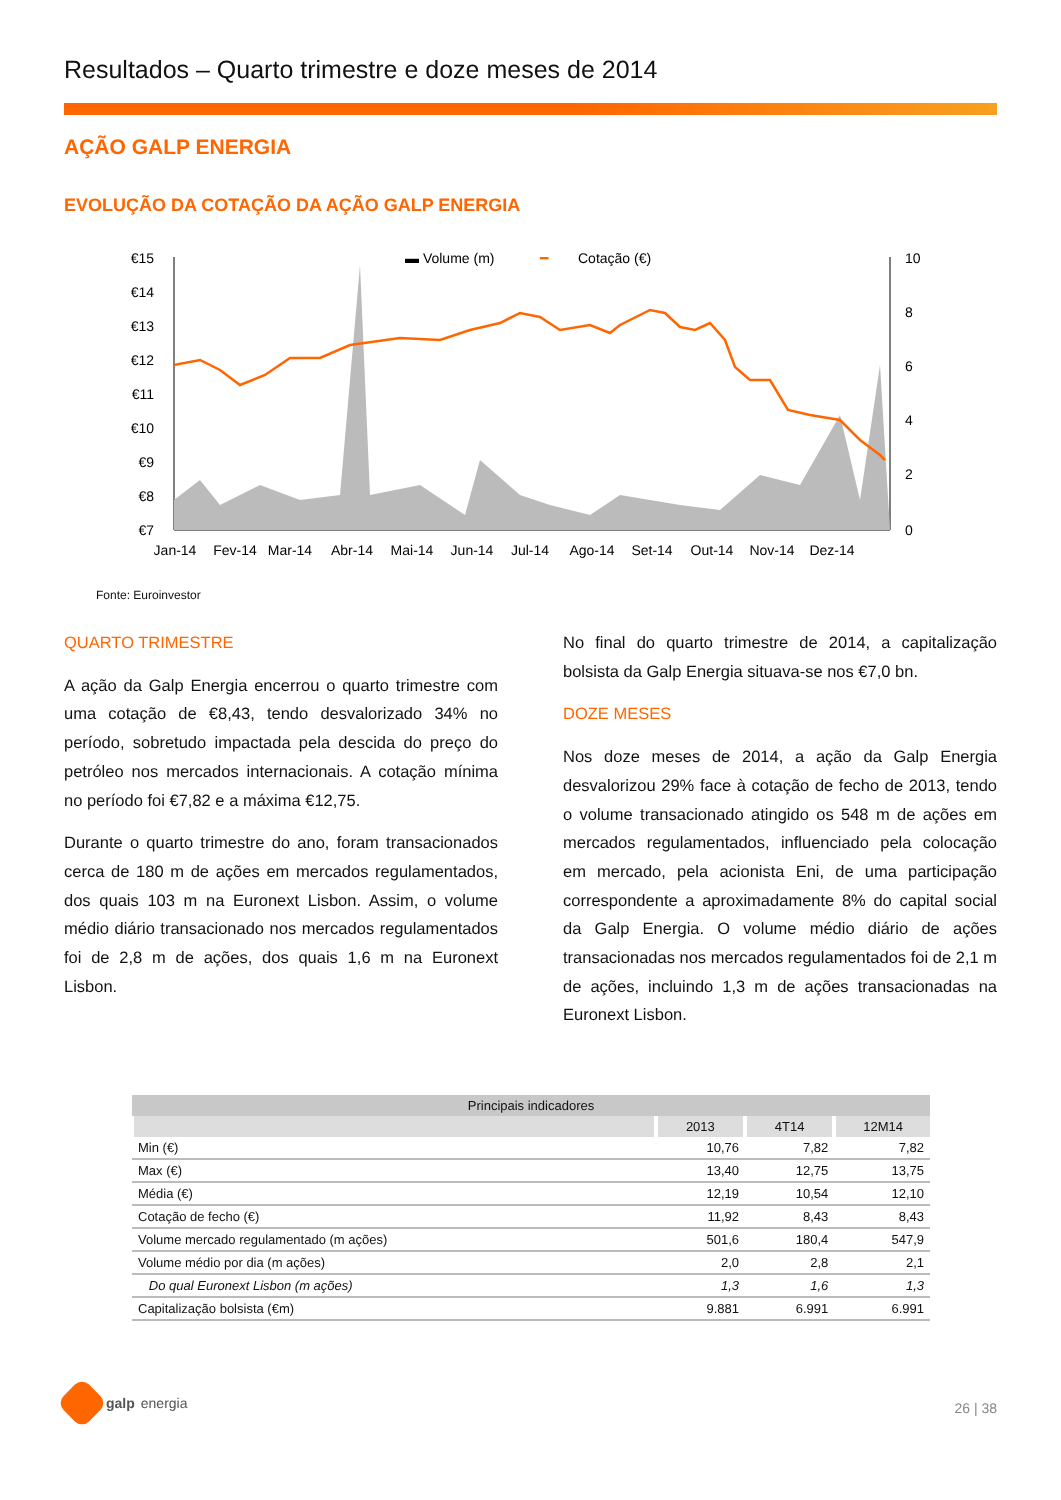Resultados – Quarto trimestre e doze meses de 2014
AÇÃO GALP ENERGIA
EVOLUÇÃO DA COTAÇÃO DA AÇÃO GALP ENERGIA
▬ Volume (m)
━
Cotação (€)
€15
€14
€13
€12
€11
€10
€9
€8
€7
10
8
6
4
2
0
Jan-14
Fev-14
Mar-14
Abr-14
Mai-14
Jun-14
Jul-14
Ago-14
Set-14
Out-14
Nov-14
Dez-14
Fonte: Euroinvestor
QUARTO TRIMESTRE
A ação da Galp Energia encerrou o quarto trimestre com uma cotação de €8,43, tendo desvalorizado 34% no período, sobretudo impactada pela descida do preço do petróleo nos mercados internacionais. A cotação mínima no período foi €7,82 e a máxima €12,75.
Durante o quarto trimestre do ano, foram transacionados cerca de 180 m de ações em mercados regulamentados, dos quais 103 m na Euronext Lisbon. Assim, o volume médio diário transacionado nos mercados regulamentados foi de 2,8 m de ações, dos quais 1,6 m na Euronext Lisbon.
No final do quarto trimestre de 2014, a capitalização bolsista da Galp Energia situava-se nos €7,0 bn.
DOZE MESES
Nos doze meses de 2014, a ação da Galp Energia desvalorizou 29% face à cotação de fecho de 2013, tendo o volume transacionado atingido os 548 m de ações em mercados regulamentados, influenciado pela colocação em mercado, pela acionista Eni, de uma participação correspondente a aproximadamente 8% do capital social da Galp Energia. O volume médio diário de ações transacionadas nos mercados regulamentados foi de 2,1 m de ações, incluindo 1,3 m de ações transacionadas na Euronext Lisbon.
| Principais indicadores | | | |
| --- | --- | --- | --- |
| | 2013 | 4T14 | 12M14 |
| Min (€) | 10,76 | 7,82 | 7,82 |
| Max (€) | 13,40 | 12,75 | 13,75 |
| Média (€) | 12,19 | 10,54 | 12,10 |
| Cotação de fecho (€) | 11,92 | 8,43 | 8,43 |
| Volume mercado regulamentado (m ações) | 501,6 | 180,4 | 547,9 |
| Volume médio por dia (m ações) | 2,0 | 2,8 | 2,1 |
| Do qual Euronext Lisbon (m ações) | 1,3 | 1,6 | 1,3 |
| Capitalização bolsista (€m) | 9.881 | 6.991 | 6.991 |
galp energia
26 | 38